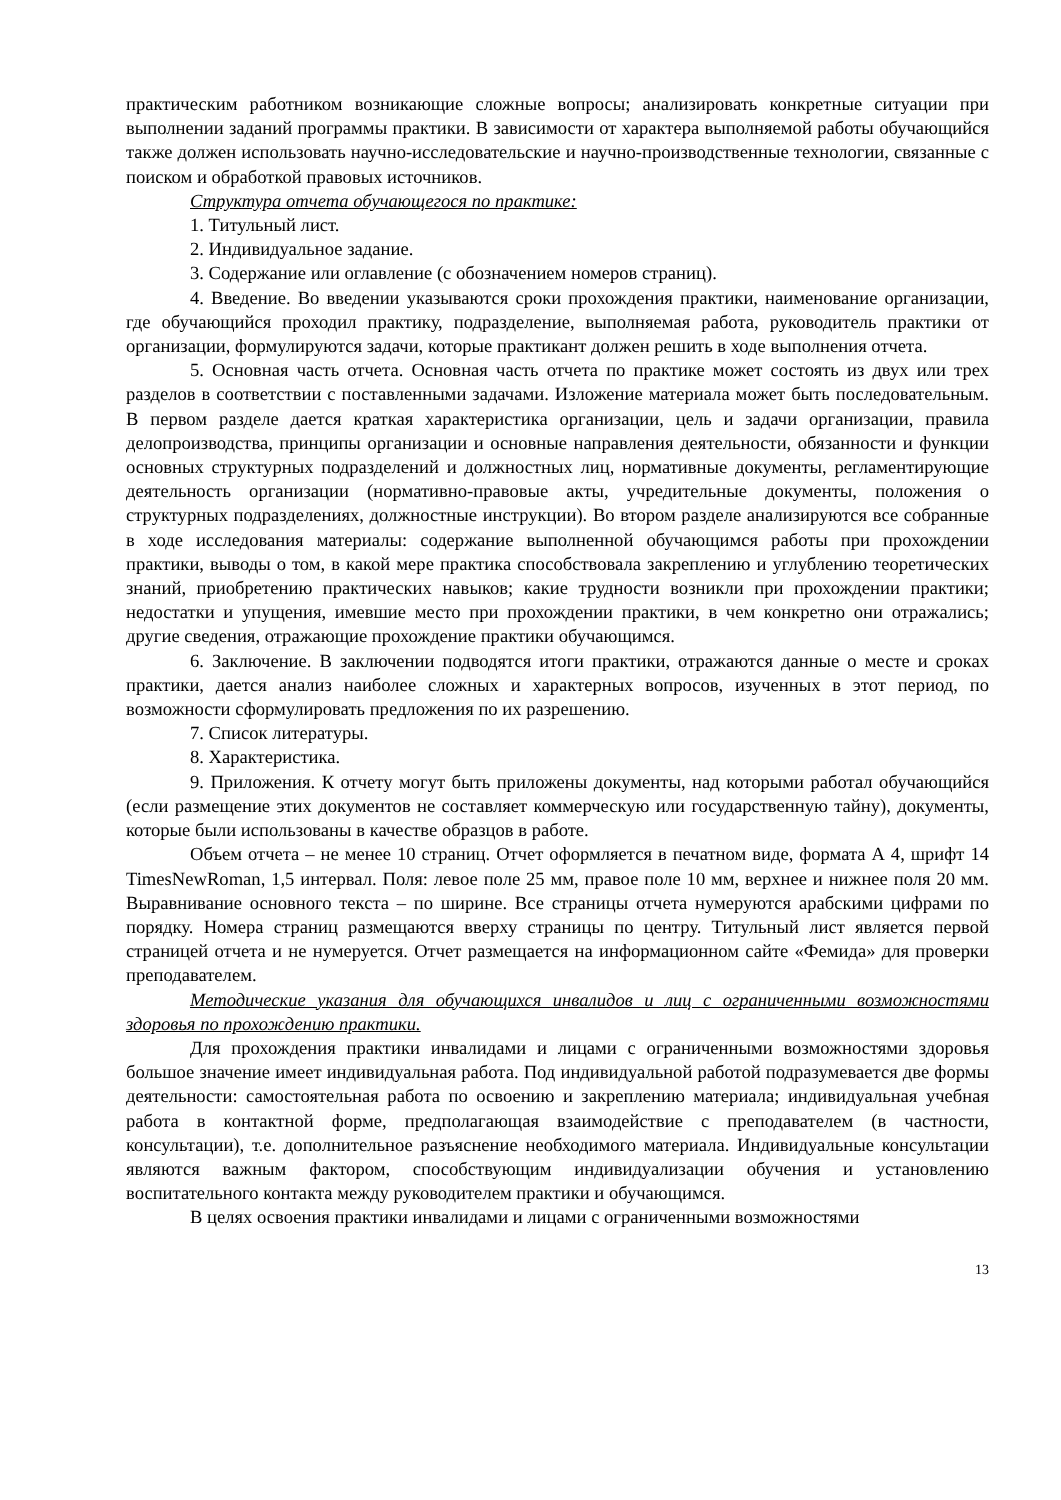практическим работником возникающие сложные вопросы; анализировать конкретные ситуации при выполнении заданий программы практики. В зависимости от характера выполняемой работы обучающийся также должен использовать научно-исследовательские и научно-производственные технологии, связанные с поиском и обработкой правовых источников.
Структура отчета обучающегося по практике:
1. Титульный лист.
2. Индивидуальное задание.
3. Содержание или оглавление (с обозначением номеров страниц).
4. Введение. Во введении указываются сроки прохождения практики, наименование организации, где обучающийся проходил практику, подразделение, выполняемая работа, руководитель практики от организации, формулируются задачи, которые практикант должен решить в ходе выполнения отчета.
5. Основная часть отчета. Основная часть отчета по практике может состоять из двух или трех разделов в соответствии с поставленными задачами. Изложение материала может быть последовательным. В первом разделе дается краткая характеристика организации, цель и задачи организации, правила делопроизводства, принципы организации и основные направления деятельности, обязанности и функции основных структурных подразделений и должностных лиц, нормативные документы, регламентирующие деятельность организации (нормативно-правовые акты, учредительные документы, положения о структурных подразделениях, должностные инструкции). Во втором разделе анализируются все собранные в ходе исследования материалы: содержание выполненной обучающимся работы при прохождении практики, выводы о том, в какой мере практика способствовала закреплению и углублению теоретических знаний, приобретению практических навыков; какие трудности возникли при прохождении практики; недостатки и упущения, имевшие место при прохождении практики, в чем конкретно они отражались; другие сведения, отражающие прохождение практики обучающимся.
6. Заключение. В заключении подводятся итоги практики, отражаются данные о месте и сроках практики, дается анализ наиболее сложных и характерных вопросов, изученных в этот период, по возможности сформулировать предложения по их разрешению.
7. Список литературы.
8. Характеристика.
9. Приложения. К отчету могут быть приложены документы, над которыми работал обучающийся (если размещение этих документов не составляет коммерческую или государственную тайну), документы, которые были использованы в качестве образцов в работе.
Объем отчета – не менее 10 страниц. Отчет оформляется в печатном виде, формата А 4, шрифт 14 TimesNewRoman, 1,5 интервал. Поля: левое поле 25 мм, правое поле 10 мм, верхнее и нижнее поля 20 мм. Выравнивание основного текста – по ширине. Все страницы отчета нумеруются арабскими цифрами по порядку. Номера страниц размещаются вверху страницы по центру. Титульный лист является первой страницей отчета и не нумеруется. Отчет размещается на информационном сайте «Фемида» для проверки преподавателем.
Методические указания для обучающихся инвалидов и лиц с ограниченными возможностями здоровья по прохождению практики.
Для прохождения практики инвалидами и лицами с ограниченными возможностями здоровья большое значение имеет индивидуальная работа. Под индивидуальной работой подразумевается две формы деятельности: самостоятельная работа по освоению и закреплению материала; индивидуальная учебная работа в контактной форме, предполагающая взаимодействие с преподавателем (в частности, консультации), т.е. дополнительное разъяснение необходимого материала. Индивидуальные консультации являются важным фактором, способствующим индивидуализации обучения и установлению воспитательного контакта между руководителем практики и обучающимся.
В целях освоения практики инвалидами и лицами с ограниченными возможностями
13